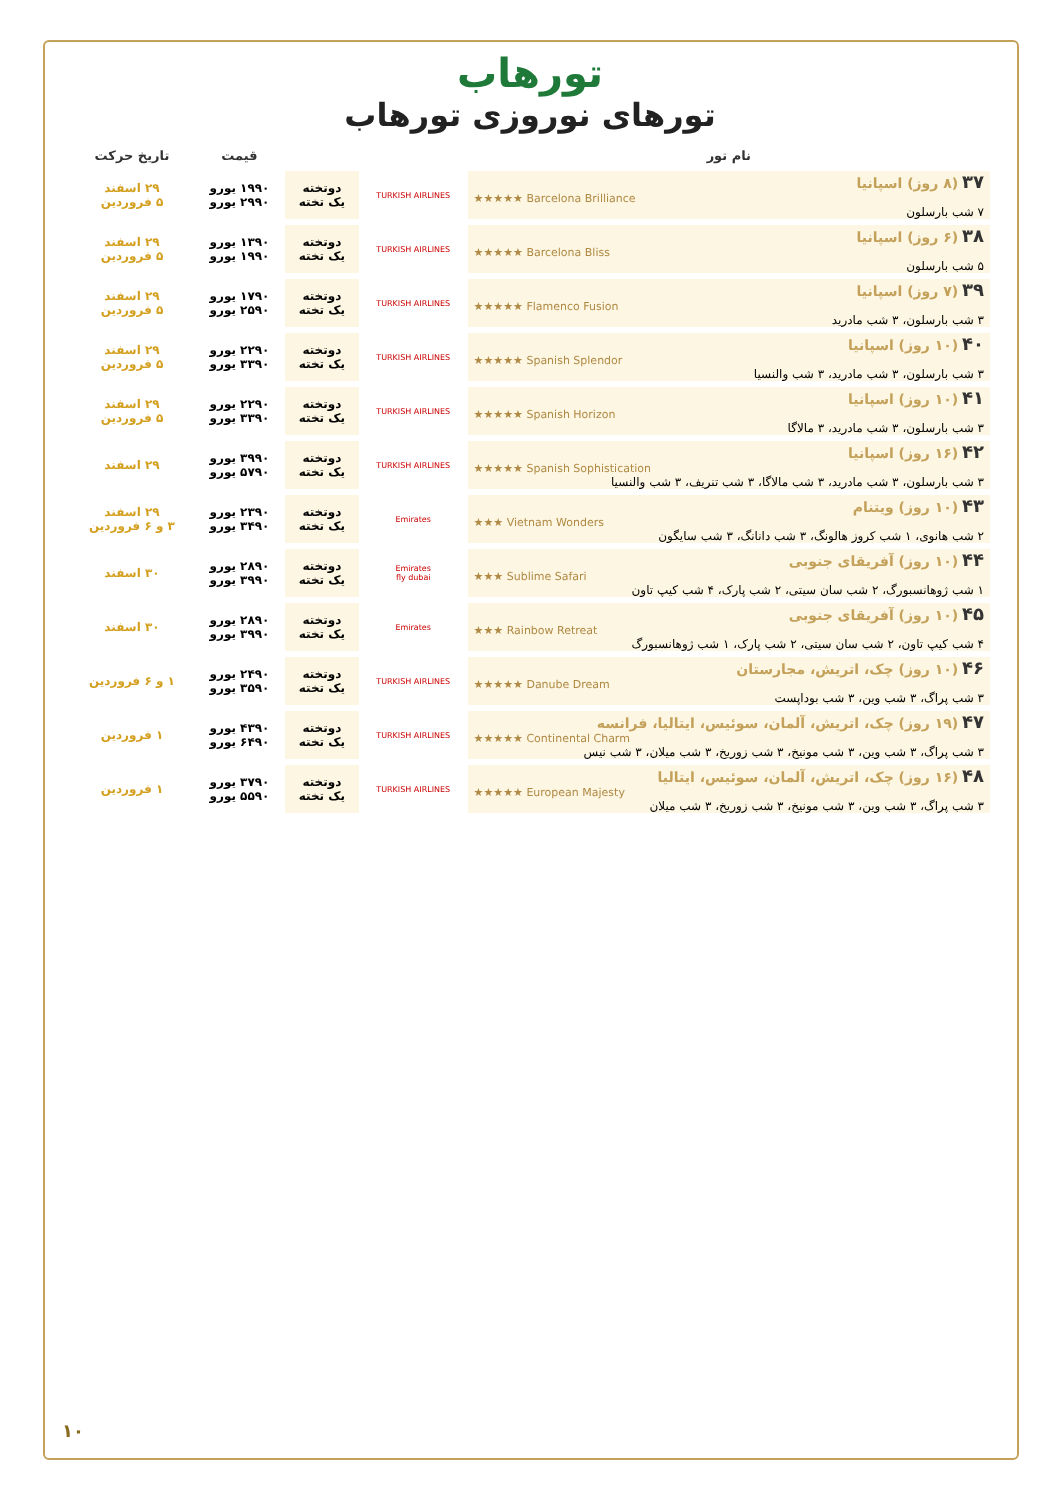تورهاب
تورهای نوروزی تورهاب
| نام تور | | | قیمت | تاریخ حرکت |
| --- | --- | --- | --- | --- |
| ۳۷ (۸ روز) اسپانیا ★★★★★ Barcelona Brilliance ۷ شب بارسلون | TURKISH AIRLINES | دوتخته یک تخته | ۱۹۹۰ یورو ۲۹۹۰ یورو | ۲۹ اسفند ۵ فروردین |
| ۳۸ (۶ روز) اسپانیا ★★★★★ Barcelona Bliss ۵ شب بارسلون | TURKISH AIRLINES | دوتخته یک تخته | ۱۳۹۰ یورو ۱۹۹۰ یورو | ۲۹ اسفند ۵ فروردین |
| ۳۹ (۷ روز) اسپانیا ★★★★★ Flamenco Fusion ۳ شب بارسلون، ۳ شب مادرید | TURKISH AIRLINES | دوتخته یک تخته | ۱۷۹۰ یورو ۲۵۹۰ یورو | ۲۹ اسفند ۵ فروردین |
| ۴۰ (۱۰ روز) اسپانیا ★★★★★ Spanish Splendor ۳ شب بارسلون، ۳ شب مادرید، ۳ شب والنسیا | TURKISH AIRLINES | دوتخته یک تخته | ۲۲۹۰ یورو ۳۳۹۰ یورو | ۲۹ اسفند ۵ فروردین |
| ۴۱ (۱۰ روز) اسپانیا ★★★★★ Spanish Horizon ۳ شب بارسلون، ۳ شب مادرید، ۳ مالاگا | TURKISH AIRLINES | دوتخته یک تخته | ۲۲۹۰ یورو ۳۳۹۰ یورو | ۲۹ اسفند ۵ فروردین |
| ۴۲ (۱۶ روز) اسپانیا ★★★★★ Spanish Sophistication ۳ شب بارسلون، ۳ شب مادرید، ۳ شب مالاگا، ۳ شب تنریف، ۳ شب والنسیا | TURKISH AIRLINES | دوتخته یک تخته | ۳۹۹۰ یورو ۵۷۹۰ یورو | ۲۹ اسفند |
| ۴۳ (۱۰ روز) ویتنام ★★★ Vietnam Wonders ۲ شب هانوی، ۱ شب کروز هالونگ، ۳ شب دانانگ، ۳ شب سایگون | Emirates | دوتخته یک تخته | ۲۳۹۰ یورو ۳۴۹۰ یورو | ۲۹ اسفند ۳ و ۶ فروردین |
| ۴۴ (۱۰ روز) آفریقای جنوبی ★★★ Sublime Safari ۱ شب ژوهانسبورگ، ۲ شب سان سیتی، ۲ شب پارک، ۴ شب کیپ تاون | Emirates fly dubai | دوتخته یک تخته | ۲۸۹۰ یورو ۳۹۹۰ یورو | ۳۰ اسفند |
| ۴۵ (۱۰ روز) آفریقای جنوبی ★★★ Rainbow Retreat ۴ شب کیپ تاون، ۲ شب سان سیتی، ۲ شب پارک، ۱ شب ژوهانسبورگ | Emirates | دوتخته یک تخته | ۲۸۹۰ یورو ۳۹۹۰ یورو | ۳۰ اسفند |
| ۴۶ (۱۰ روز) چک، اتریش، مجارستان ★★★★★ Danube Dream ۳ شب پراگ، ۳ شب وین، ۳ شب بوداپست | TURKISH AIRLINES | دوتخته یک تخته | ۲۴۹۰ یورو ۳۵۹۰ یورو | ۱ و ۶ فروردین |
| ۴۷ (۱۹ روز) چک، اتریش، آلمان، سوئیس، ایتالیا، فرانسه ★★★★★ Continental Charm ۳ شب پراگ، ۳ شب وین، ۳ شب مونیخ، ۳ شب زوریخ، ۳ شب میلان، ۳ شب نیس | TURKISH AIRLINES | دوتخته یک تخته | ۴۳۹۰ یورو ۶۴۹۰ یورو | ۱ فروردین |
| ۴۸ (۱۶ روز) چک، اتریش، آلمان، سوئیس، ایتالیا ★★★★★ European Majesty ۳ شب پراگ، ۳ شب وین، ۳ شب مونیخ، ۳ شب زوریخ، ۳ شب میلان | TURKISH AIRLINES | دوتخته یک تخته | ۳۷۹۰ یورو ۵۵۹۰ یورو | ۱ فروردین |
۱۰